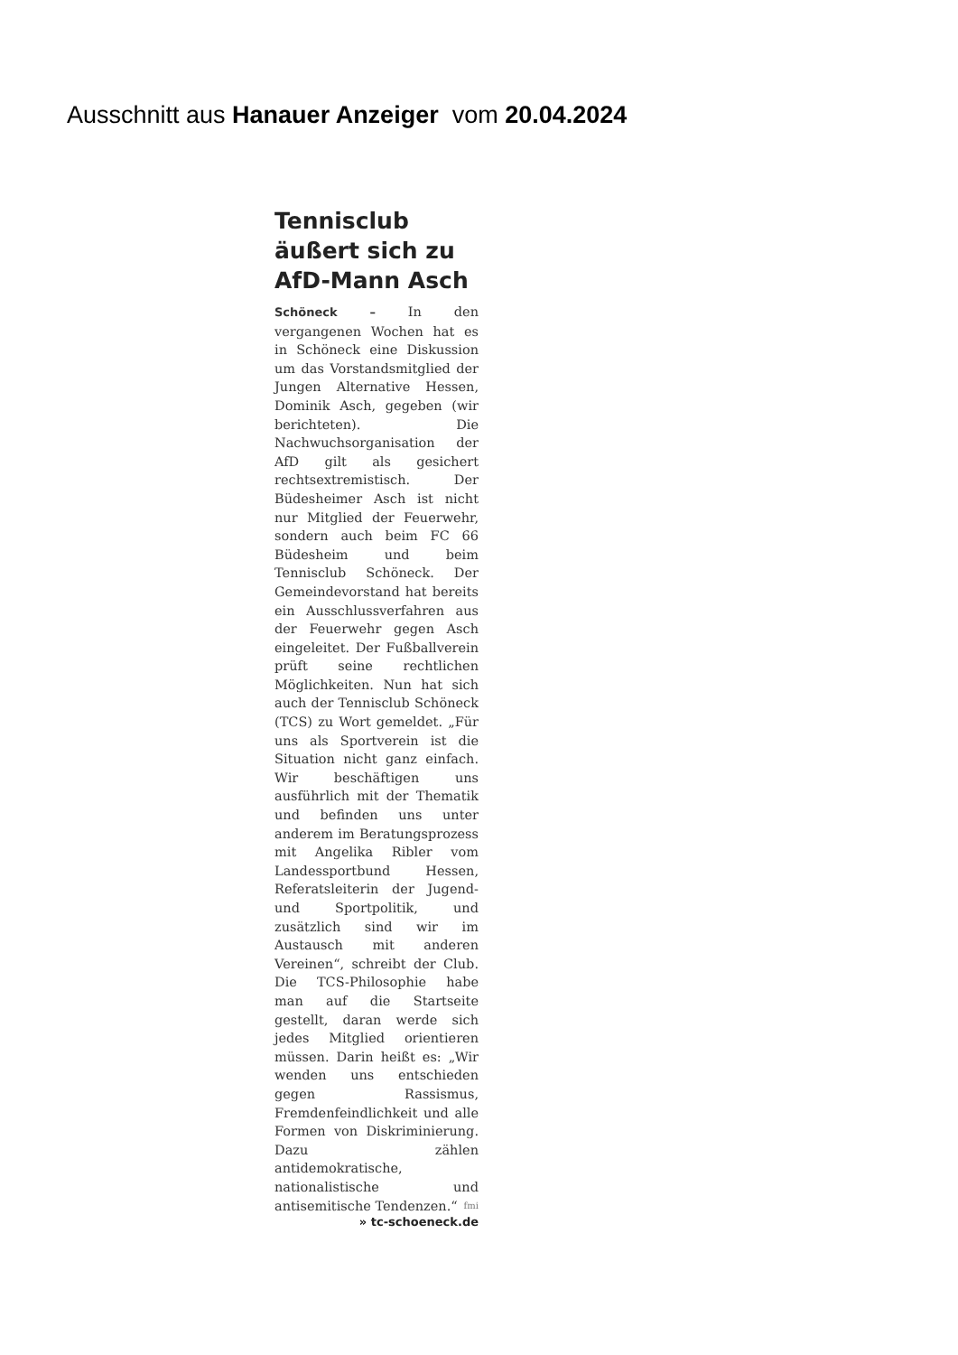Ausschnitt aus Hanauer Anzeiger vom 20.04.2024
Tennisclub äußert sich zu AfD-Mann Asch
Schöneck – In den vergangenen Wochen hat es in Schöneck eine Diskussion um das Vorstandsmitglied der Jungen Alternative Hessen, Dominik Asch, gegeben (wir berichteten). Die Nachwuchsorganisation der AfD gilt als gesichert rechtsextremistisch. Der Büdesheimer Asch ist nicht nur Mitglied der Feuerwehr, sondern auch beim FC 66 Büdesheim und beim Tennisclub Schöneck. Der Gemeindevorstand hat bereits ein Ausschlussverfahren aus der Feuerwehr gegen Asch eingeleitet. Der Fußballverein prüft seine rechtlichen Möglichkeiten. Nun hat sich auch der Tennisclub Schöneck (TCS) zu Wort gemeldet. „Für uns als Sportverein ist die Situation nicht ganz einfach. Wir beschäftigen uns ausführlich mit der Thematik und befinden uns unter anderem im Beratungsprozess mit Angelika Ribler vom Landessportbund Hessen, Referatsleiterin der Jugend- und Sportpolitik, und zusätzlich sind wir im Austausch mit anderen Vereinen“, schreibt der Club. Die TCS-Philosophie habe man auf die Startseite gestellt, daran werde sich jedes Mitglied orientieren müssen. Darin heißt es: „Wir wenden uns entschieden gegen Rassismus, Fremdenfeindlichkeit und alle Formen von Diskriminierung. Dazu zählen antidemokratische, nationalistische und antisemitische Tendenzen.“ fmi
» tc-schoeneck.de